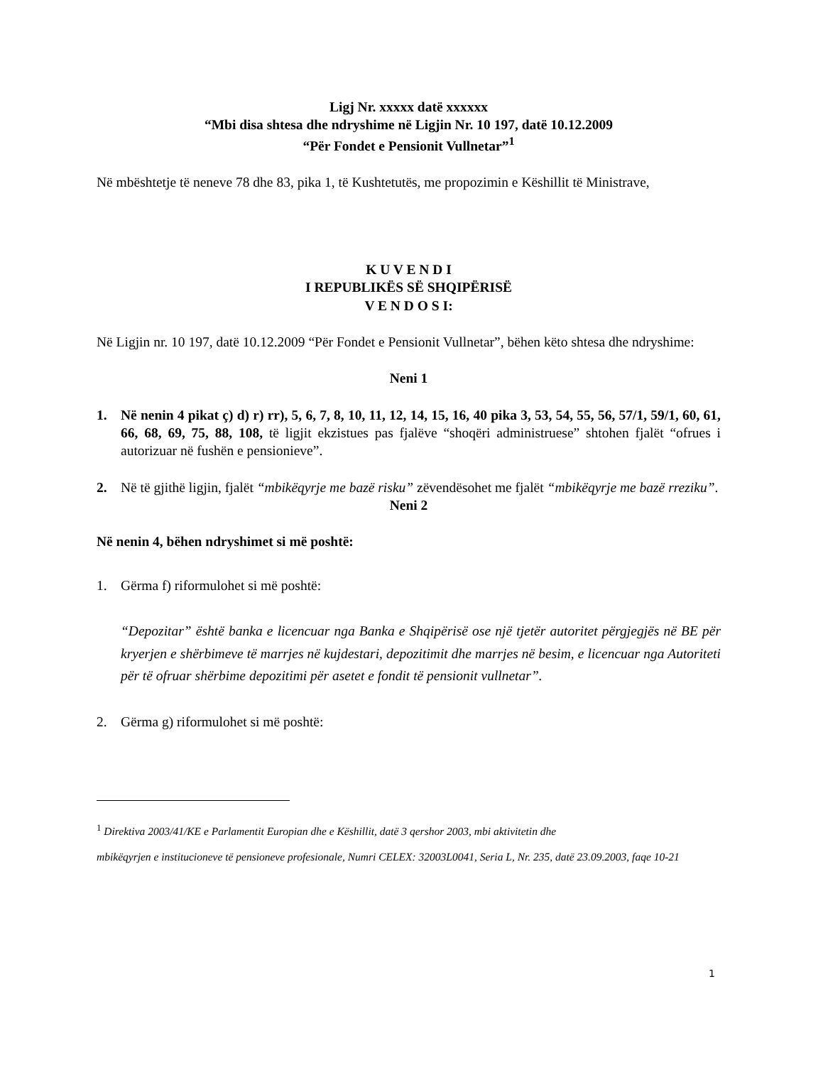Ligj Nr. xxxxx datë xxxxxx
“Mbi disa shtesa dhe ndryshime në Ligjin Nr. 10 197, datë 10.12.2009
“Për Fondet e Pensionit Vullnetar”<sup>1</sup>
Në mbështetje të neneve 78 dhe 83, pika 1, të Kushtetutës, me propozimin e Këshillit të Ministrave,
K U V E N D I
I REPUBLIKËS SË SHQIPËRISË
V E N D O S I:
Në Ligjin nr. 10 197, datë 10.12.2009 “Për Fondet e Pensionit Vullnetar”, bëhen këto shtesa dhe ndryshime:
Neni 1
1. Në nenin 4 pikat ç) d) r) rr), 5, 6, 7, 8, 10, 11, 12, 14, 15, 16, 40 pika 3, 53, 54, 55, 56, 57/1, 59/1, 60, 61, 66, 68, 69, 75, 88, 108, të ligjit ekzistues pas fjalëve “shoqëri administruese” shtohen fjalët “ofrues i autorizuar në fushën e pensionieve”.
2. Në të gjithë ligjin, fjalët “mbikëqyrje me bazë risku” zëvendësohet me fjalët “mbikëqyrje me bazë rreziku”.
Neni 2
Në nenin 4, bëhen ndryshimet si më poshtë:
1. Gërma f) riformulohet si më poshtë:
“Depozitar” është banka e licencuar nga Banka e Shqipërisë ose një tjetër autoritet përgjegjës në BE për kryerjen e shërbimeve të marrjes në kujdestari, depozitimit dhe marrjes në besim, e licencuar nga Autoriteti për të ofruar shërbime depozitimi për asetet e fondit të pensionit vullnetar”.
2. Gërma g) riformulohet si më poshtë:
<sup>1</sup> Direktiva 2003/41/KE e Parlamentit Europian dhe e Këshillit, datë 3 qershor 2003, mbi aktivitetin dhe
mbikëqyrjen e institucioneve të pensioneve profesionale, Numri CELEX: 32003L0041, Seria L, Nr. 235, datë 23.09.2003, faqe 10-21
1